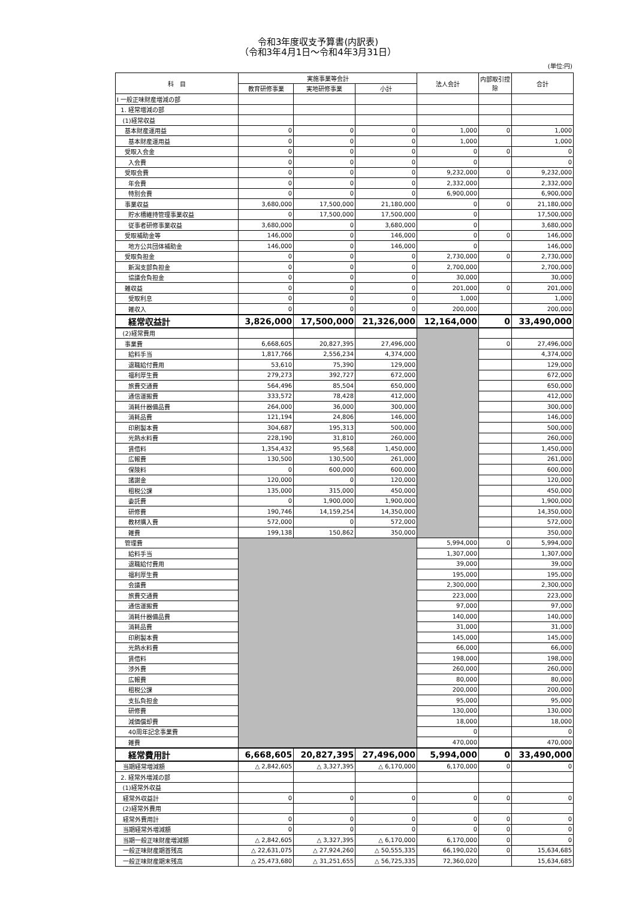令和3年度収支予算書(内訳表)
（令和3年4月1日～令和4年3月31日）
(単位:円)
| 科 目 | 実施事業等会計 | | | 法人会計 | 内部取引控除 | 合計 |
| --- | --- | --- | --- | --- | --- | --- |
| | 教育研修事業 | 実地研修事業 | 小計 | | | |
| Ⅰ 一般正味財産増減の部 | | | | | | |
| 1. 経常増減の部 | | | | | | |
| (1)経常収益 | | | | | | |
| 基本財産運用益 | 0 | 0 | 0 | 1,000 | 0 | 1,000 |
| 基本財産運用益 | 0 | 0 | 0 | 1,000 | | 1,000 |
| 受取入会金 | 0 | 0 | 0 | 0 | 0 | 0 |
| 入会費 | 0 | 0 | 0 | 0 | | 0 |
| 受取会費 | 0 | 0 | 0 | 9,232,000 | 0 | 9,232,000 |
| 年会費 | 0 | 0 | 0 | 2,332,000 | | 2,332,000 |
| 特別会費 | 0 | 0 | 0 | 6,900,000 | | 6,900,000 |
| 事業収益 | 3,680,000 | 17,500,000 | 21,180,000 | 0 | 0 | 21,180,000 |
| 貯水槽維持管理事業収益 | 0 | 17,500,000 | 17,500,000 | 0 | | 17,500,000 |
| 従事者研修事業収益 | 3,680,000 | 0 | 3,680,000 | 0 | | 3,680,000 |
| 受取補助金等 | 146,000 | 0 | 146,000 | 0 | 0 | 146,000 |
| 地方公共団体補助金 | 146,000 | 0 | 146,000 | 0 | | 146,000 |
| 受取負担金 | 0 | 0 | 0 | 2,730,000 | 0 | 2,730,000 |
| 新潟支部負担金 | 0 | 0 | 0 | 2,700,000 | | 2,700,000 |
| 協議会負担金 | 0 | 0 | 0 | 30,000 | | 30,000 |
| 雑収益 | 0 | 0 | 0 | 201,000 | 0 | 201,000 |
| 受取利息 | 0 | 0 | 0 | 1,000 | | 1,000 |
| 雑収入 | 0 | 0 | 0 | 200,000 | | 200,000 |
| 経常収益計 | 3,826,000 | 17,500,000 | 21,326,000 | 12,164,000 | 0 | 33,490,000 |
| (2)経常費用 | | | | | | |
| 事業費 | 6,668,605 | 20,827,395 | 27,496,000 | | 0 | 27,496,000 |
| 給料手当 | 1,817,766 | 2,556,234 | 4,374,000 | | | 4,374,000 |
| 退職給付費用 | 53,610 | 75,390 | 129,000 | | | 129,000 |
| 福利厚生費 | 279,273 | 392,727 | 672,000 | | | 672,000 |
| 旅費交通費 | 564,496 | 85,504 | 650,000 | | | 650,000 |
| 通信運搬費 | 333,572 | 78,428 | 412,000 | | | 412,000 |
| 消耗什器備品費 | 264,000 | 36,000 | 300,000 | | | 300,000 |
| 消耗品費 | 121,194 | 24,806 | 146,000 | | | 146,000 |
| 印刷製本費 | 304,687 | 195,313 | 500,000 | | | 500,000 |
| 光熱水料費 | 228,190 | 31,810 | 260,000 | | | 260,000 |
| 賃借料 | 1,354,432 | 95,568 | 1,450,000 | | | 1,450,000 |
| 広報費 | 130,500 | 130,500 | 261,000 | | | 261,000 |
| 保険料 | 0 | 600,000 | 600,000 | | | 600,000 |
| 諸謝金 | 120,000 | 0 | 120,000 | | | 120,000 |
| 租税公課 | 135,000 | 315,000 | 450,000 | | | 450,000 |
| 委託費 | 0 | 1,900,000 | 1,900,000 | | | 1,900,000 |
| 研修費 | 190,746 | 14,159,254 | 14,350,000 | | | 14,350,000 |
| 教材購入費 | 572,000 | 0 | 572,000 | | | 572,000 |
| 雑費 | 199,138 | 150,862 | 350,000 | | | 350,000 |
| 管理費 | | | | 5,994,000 | 0 | 5,994,000 |
| 給料手当 | | | | 1,307,000 | | 1,307,000 |
| 退職給付費用 | | | | 39,000 | | 39,000 |
| 福利厚生費 | | | | 195,000 | | 195,000 |
| 会議費 | | | | 2,300,000 | | 2,300,000 |
| 旅費交通費 | | | | 223,000 | | 223,000 |
| 通信運搬費 | | | | 97,000 | | 97,000 |
| 消耗什器備品費 | | | | 140,000 | | 140,000 |
| 消耗品費 | | | | 31,000 | | 31,000 |
| 印刷製本費 | | | | 145,000 | | 145,000 |
| 光熱水料費 | | | | 66,000 | | 66,000 |
| 賃借料 | | | | 198,000 | | 198,000 |
| 渉外費 | | | | 260,000 | | 260,000 |
| 広報費 | | | | 80,000 | | 80,000 |
| 租税公課 | | | | 200,000 | | 200,000 |
| 支払負担金 | | | | 95,000 | | 95,000 |
| 研修費 | | | | 130,000 | | 130,000 |
| 減価償却費 | | | | 18,000 | | 18,000 |
| 40周年記念事業費 | | | | 0 | | 0 |
| 雑費 | | | | 470,000 | | 470,000 |
| 経常費用計 | 6,668,605 | 20,827,395 | 27,496,000 | 5,994,000 | 0 | 33,490,000 |
| 当期経常増減額 | △ 2,842,605 | △ 3,327,395 | △ 6,170,000 | 6,170,000 | 0 | 0 |
| 2. 経常外増減の部 | | | | | | |
| (1)経常外収益 | | | | | | |
| 経常外収益計 | 0 | 0 | 0 | 0 | 0 | 0 |
| (2)経常外費用 | | | | | | |
| 経常外費用計 | 0 | 0 | 0 | 0 | 0 | 0 |
| 当期経常外増減額 | 0 | 0 | 0 | 0 | 0 | 0 |
| 当期一般正味財産増減額 | △ 2,842,605 | △ 3,327,395 | △ 6,170,000 | 6,170,000 | 0 | 0 |
| 一般正味財産期首残高 | △ 22,631,075 | △ 27,924,260 | △ 50,555,335 | 66,190,020 | 0 | 15,634,685 |
| 一般正味財産期末残高 | △ 25,473,680 | △ 31,251,655 | △ 56,725,335 | 72,360,020 | | 15,634,685 |